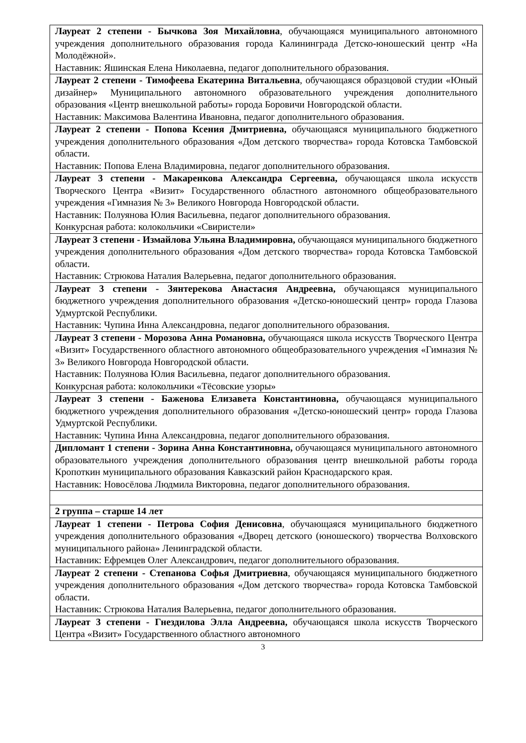| Лауреат 2 степени - Бычкова Зоя Михайловна , обучающаяся муниципального автономного учреждения дополнительного образования города Калининграда Детско-юношеский центр «На Молодёжной». Наставник: Яшинская Елена Николаевна, педагог дополнительного образования. |
| Лауреат 2 степени - Тимофеева Екатерина Витальевна , обучающаяся образцовой студии «Юный дизайнер» Муниципального автономного образовательного учреждения дополнительного образования «Центр внешкольной работы» города Боровичи Новгородской области. Наставник: Максимова Валентина Ивановна, педагог дополнительного образования. |
| Лауреат 2 степени - Попова Ксения Дмитриевна, обучающаяся муниципального бюджетного учреждения дополнительного образования «Дом детского творчества» города Котовска Тамбовской области. Наставник: Попова Елена Владимировна, педагог дополнительного образования. |
| Лауреат 3 степени - Макаренкова Александра Сергеевна, обучающаяся школа искусств Творческого Центра «Визит» Государственного областного автономного общеобразовательного учреждения «Гимназия № 3» Великого Новгорода Новгородской области. Наставник: Полуянова Юлия Васильевна, педагог дополнительного образования. Конкурсная работа: колокольчики «Свиристели» |
| Лауреат 3 степени - Измайлова Ульяна Владимировна, обучающаяся муниципального бюджетного учреждения дополнительного образования «Дом детского творчества» города Котовска Тамбовской области. Наставник: Стрюкова Наталия Валерьевна, педагог дополнительного образования. |
| Лауреат 3 степени - Зянтерекова Анастасия Андреевна, обучающаяся муниципального бюджетного учреждения дополнительного образования «Детско-юношеский центр» города Глазова Удмуртской Республики. Наставник: Чупина Инна Александровна, педагог дополнительного образования. |
| Лауреат 3 степени - Морозова Анна Романовна, обучающаяся школа искусств Творческого Центра «Визит» Государственного областного автономного общеобразовательного учреждения «Гимназия № 3» Великого Новгорода Новгородской области. Наставник: Полуянова Юлия Васильевна, педагог дополнительного образования. Конкурсная работа: колокольчики «Тёсовские узоры» |
| Лауреат 3 степени - Баженова Елизавета Константиновна, обучающаяся муниципального бюджетного учреждения дополнительного образования «Детско-юношеский центр» города Глазова Удмуртской Республики. Наставник: Чупина Инна Александровна, педагог дополнительного образования. |
| Дипломант 1 степени - Зорина Анна Константиновна, обучающаяся муниципального автономного образовательного учреждения дополнительного образования центр внешкольной работы города Кропоткин муниципального образования Кавказский район Краснодарского края. Наставник: Новосёлова Людмила Викторовна, педагог дополнительного образования. |
| 2 группа – старше 14 лет |
| Лауреат 1 степени - Петрова София Денисовна , обучающаяся муниципального бюджетного учреждения дополнительного образования «Дворец детского (юношеского) творчества Волховского муниципального района» Ленинградской области. Наставник: Ефремцев Олег Александрович, педагог дополнительного образования. |
| Лауреат 2 степени - Степанова Софья Дмитриевна , обучающаяся муниципального бюджетного учреждения дополнительного образования «Дом детского творчества» города Котовска Тамбовской области. Наставник: Стрюкова Наталия Валерьевна, педагог дополнительного образования. |
| Лауреат 3 степени - Гнездилова Элла Андреевна, обучающаяся школа искусств Творческого Центра «Визит» Государственного областного автономного |
3